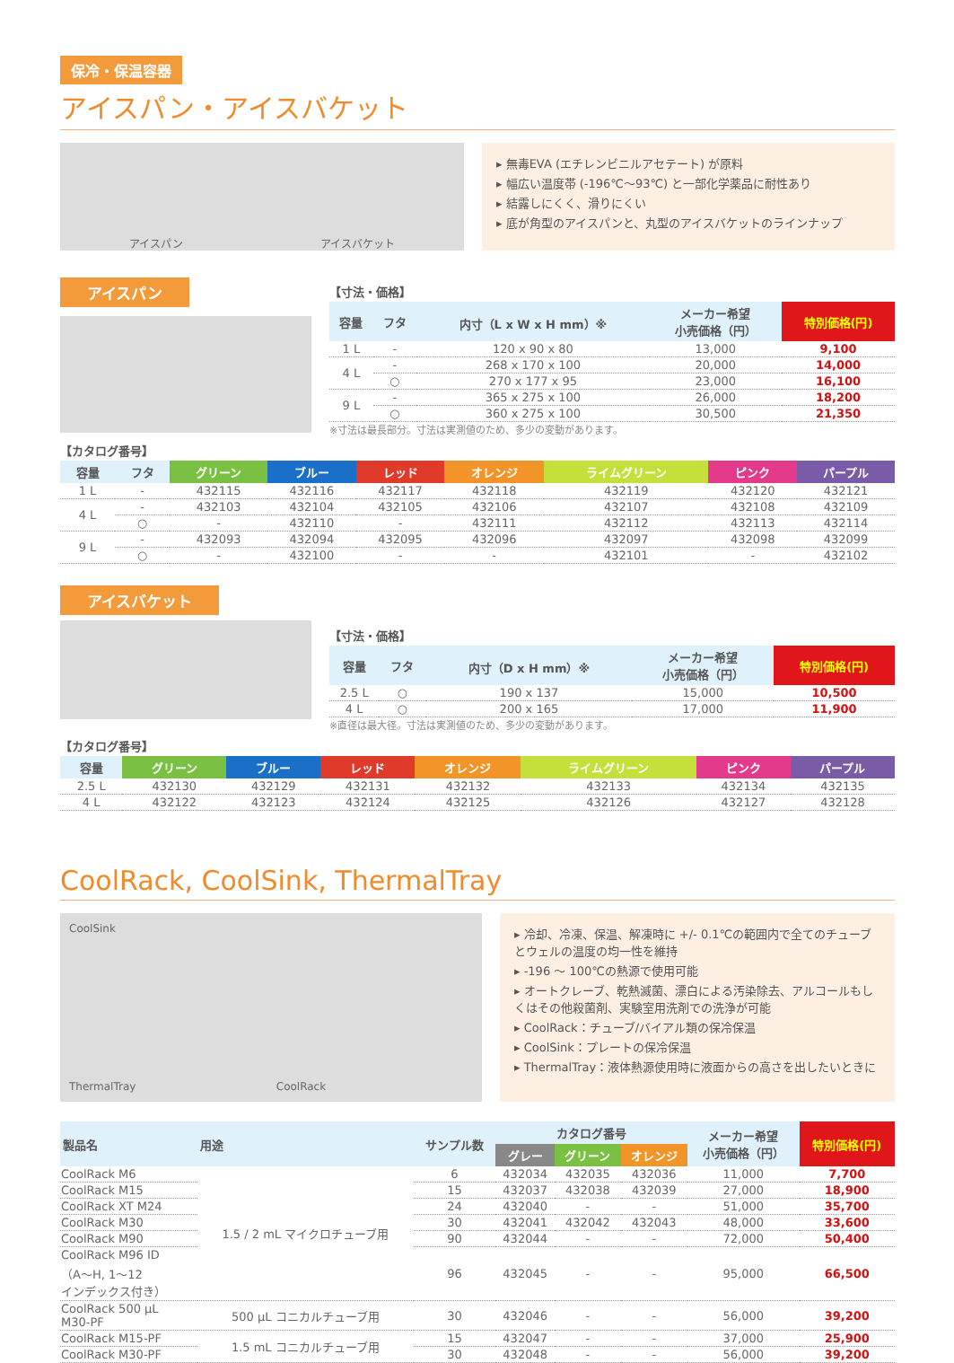保冷・保温容器
アイスパン・アイスバケット
アイスパン アイスバケット
▸ 無毒EVA (エチレンビニルアセテート) が原料
▸ 幅広い温度帯 (-196℃〜93℃) と一部化学薬品に耐性あり
▸ 結露しにくく、滑りにくい
▸ 底が角型のアイスパンと、丸型のアイスバケットのラインナップ
アイスパン
【寸法・価格】
| 容量 | フタ | 内寸（L x W x H mm）※ | メーカー希望 小売価格（円） | 特別価格(円) |
| --- | --- | --- | --- | --- |
| 1 L | - | 120 x 90 x 80 | 13,000 | 9,100 |
| 4 L | - | 268 x 170 x 100 | 20,000 | 14,000 |
| | ○ | 270 x 177 x 95 | 23,000 | 16,100 |
| 9 L | - | 365 x 275 x 100 | 26,000 | 18,200 |
| | ○ | 360 x 275 x 100 | 30,500 | 21,350 |
※寸法は最長部分。寸法は実測値のため、多少の変動があります。
【カタログ番号】
| 容量 | フタ | グリーン | ブルー | レッド | オレンジ | ライムグリーン | ピンク | パープル |
| --- | --- | --- | --- | --- | --- | --- | --- | --- |
| 1 L | - | 432115 | 432116 | 432117 | 432118 | 432119 | 432120 | 432121 |
| 4 L | - | 432103 | 432104 | 432105 | 432106 | 432107 | 432108 | 432109 |
| | ○ | - | 432110 | - | 432111 | 432112 | 432113 | 432114 |
| 9 L | - | 432093 | 432094 | 432095 | 432096 | 432097 | 432098 | 432099 |
| | ○ | - | 432100 | - | - | 432101 | - | 432102 |
アイスバケット
【寸法・価格】
| 容量 | フタ | 内寸（D x H mm）※ | メーカー希望 小売価格（円） | 特別価格(円) |
| --- | --- | --- | --- | --- |
| 2.5 L | ○ | 190 x 137 | 15,000 | 10,500 |
| 4 L | ○ | 200 x 165 | 17,000 | 11,900 |
※直径は最大径。寸法は実測値のため、多少の変動があります。
【カタログ番号】
| 容量 | グリーン | ブルー | レッド | オレンジ | ライムグリーン | ピンク | パープル |
| --- | --- | --- | --- | --- | --- | --- | --- |
| 2.5 L | 432130 | 432129 | 432131 | 432132 | 432133 | 432134 | 432135 |
| 4 L | 432122 | 432123 | 432124 | 432125 | 432126 | 432127 | 432128 |
CoolRack, CoolSink, ThermalTray
CoolSink
ThermalTray CoolRack
▸ 冷却、冷凍、保温、解凍時に +/- 0.1℃の範囲内で全てのチューブとウェルの温度の均一性を維持
▸ -196 〜 100℃の熱源で使用可能
▸ オートクレーブ、乾熱滅菌、漂白による汚染除去、アルコールもしくはその他殺菌剤、実験室用洗剤での洗浄が可能
▸ CoolRack：チューブ/バイアル類の保冷保温
▸ CoolSink：プレートの保冷保温
▸ ThermalTray：液体熱源使用時に液面からの高さを出したいときに
| 製品名 | 用途 | サンプル数 | カタログ番号 | | | メーカー希望 小売価格（円） | 特別価格(円) |
| --- | --- | --- | --- | --- | --- | --- | --- |
| | | | グレー | グリーン | オレンジ | | |
| CoolRack M6 | 1.5 / 2 mL マイクロチューブ用 | 6 | 432034 | 432035 | 432036 | 11,000 | 7,700 |
| CoolRack M15 | | 15 | 432037 | 432038 | 432039 | 27,000 | 18,900 |
| CoolRack XT M24 | | 24 | 432040 | - | - | 51,000 | 35,700 |
| CoolRack M30 | | 30 | 432041 | 432042 | 432043 | 48,000 | 33,600 |
| CoolRack M90 | | 90 | 432044 | - | - | 72,000 | 50,400 |
| CoolRack M96 ID （A〜H, 1〜12 インデックス付き） | | 96 | 432045 | - | - | 95,000 | 66,500 |
| CoolRack 500 µL M30-PF | 500 µL コニカルチューブ用 | 30 | 432046 | - | - | 56,000 | 39,200 |
| CoolRack M15-PF | 1.5 mL コニカルチューブ用 | 15 | 432047 | - | - | 37,000 | 25,900 |
| CoolRack M30-PF | | 30 | 432048 | - | - | 56,000 | 39,200 |